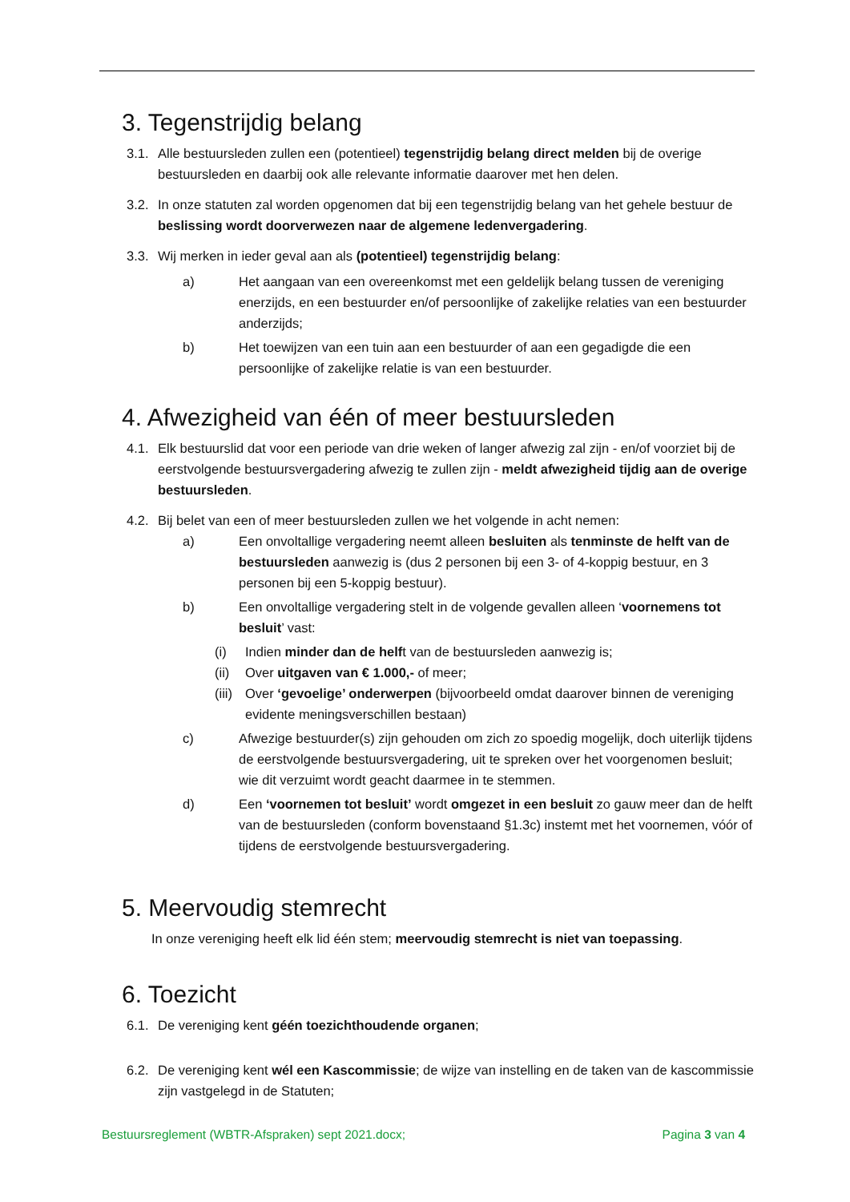3. Tegenstrijdig belang
3.1.
Alle bestuursleden zullen een (potentieel) tegenstrijdig belang direct melden bij de overige bestuursleden en daarbij ook alle relevante informatie daarover met hen delen.
3.2.
In onze statuten zal worden opgenomen dat bij een tegenstrijdig belang van het gehele bestuur de beslissing wordt doorverwezen naar de algemene ledenvergadering.
3.3.
Wij merken in ieder geval aan als (potentieel) tegenstrijdig belang:
a) Het aangaan van een overeenkomst met een geldelijk belang tussen de vereniging enerzijds, en een bestuurder en/of persoonlijke of zakelijke relaties van een bestuurder anderzijds;
b) Het toewijzen van een tuin aan een bestuurder of aan een gegadigde die een persoonlijke of zakelijke relatie is van een bestuurder.
4. Afwezigheid van één of meer bestuursleden
4.1.
Elk bestuurslid dat voor een periode van drie weken of langer afwezig zal zijn - en/of voorziet bij de eerstvolgende bestuursvergadering afwezig te zullen zijn - meldt afwezigheid tijdig aan de overige bestuursleden.
4.2.
Bij belet van een of meer bestuursleden zullen we het volgende in acht nemen:
a) Een onvoltallige vergadering neemt alleen besluiten als tenminste de helft van de bestuursleden aanwezig is (dus 2 personen bij een 3- of 4-koppig bestuur, en 3 personen bij een 5-koppig bestuur).
b) Een onvoltallige vergadering stelt in de volgende gevallen alleen ‘voornemens tot besluit’ vast:
(i) Indien minder dan de helft van de bestuursleden aanwezig is;
(ii)
Over uitgaven van € 1.000,- of meer;
(iii)
Over ‘gevoelige’ onderwerpen (bijvoorbeeld omdat daarover binnen de vereniging evidente meningsverschillen bestaan)
c) Afwezige bestuurder(s) zijn gehouden om zich zo spoedig mogelijk, doch uiterlijk tijdens de eerstvolgende bestuursvergadering, uit te spreken over het voorgenomen besluit; wie dit verzuimt wordt geacht daarmee in te stemmen.
d) Een ‘voornemen tot besluit’ wordt omgezet in een besluit zo gauw meer dan de helft van de bestuursleden (conform bovenstaand §1.3c) instemt met het voornemen, vóór of tijdens de eerstvolgende bestuursvergadering.
5. Meervoudig stemrecht
In onze vereniging heeft elk lid één stem; meervoudig stemrecht is niet van toepassing.
6. Toezicht
6.1.
De vereniging kent géén toezichthoudende organen;
6.2.
De vereniging kent wél een Kascommissie; de wijze van instelling en de taken van de kascommissie zijn vastgelegd in de Statuten;
Bestuursreglement (WBTR-Afspraken) sept 2021.docx; Pagina 3 van 4